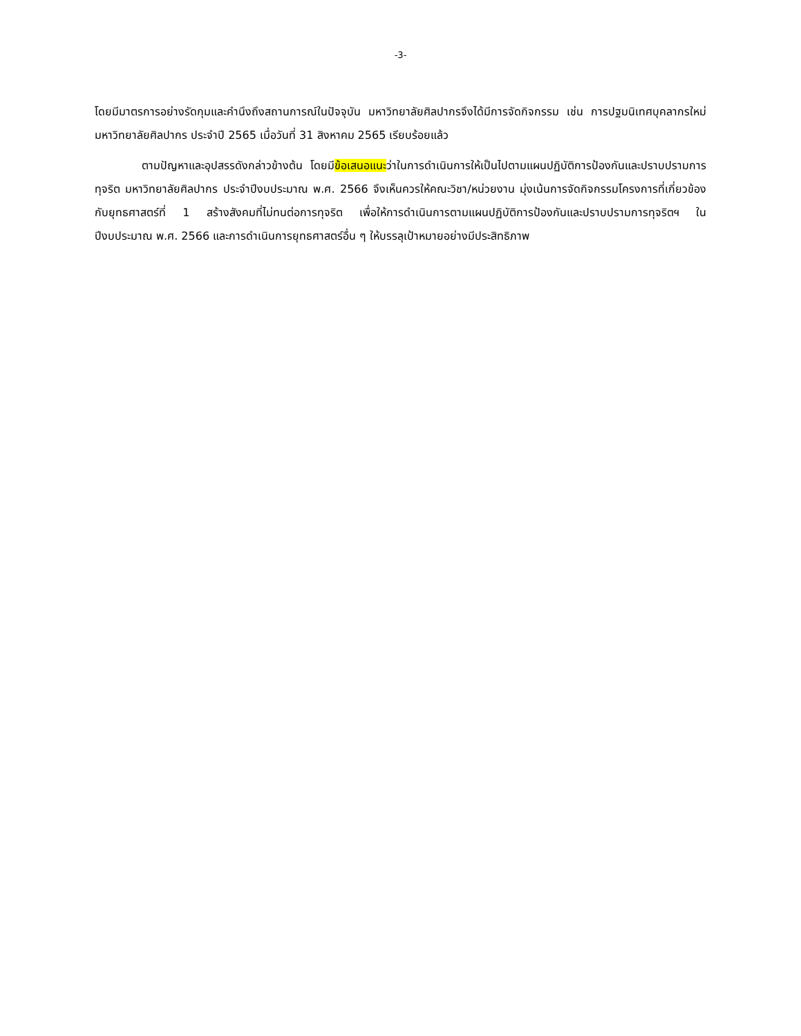-3-
โดยมีมาตรการอย่างรัดกุมและคำนึงถึงสถานการณ์ในปัจจุบัน มหาวิทยาลัยศิลปากรจึงได้มีการจัดกิจกรรม เช่น การปฐมนิเทศบุคลากรใหม่ มหาวิทยาลัยศิลปากร ประจำปี 2565 เมื่อวันที่ 31 สิงหาคม 2565 เรียบร้อยแล้ว
ตามปัญหาและอุปสรรดังกล่าวข้างต้น โดยมีข้อเสนอแนะว่าในการดำเนินการให้เป็นไปตามแผนปฏิบัติการป้องกันและปราบปรามการทุจริต มหาวิทยาลัยศิลปากร ประจำปีงบประมาณ พ.ศ. 2566 จึงเห็นควรให้คณะวิชา/หน่วยงาน มุ่งเน้นการจัดกิจกรรมโครงการที่เกี่ยวข้องกับยุทธศาสตร์ที่ 1 สร้างสังคมที่ไม่ทนต่อการทุจริต เพื่อให้การดำเนินการตามแผนปฏิบัติการป้องกันและปราบปรามการทุจริตฯ ในปีงบประมาณ พ.ศ. 2566 และการดำเนินการยุทธศาสตร์อื่น ๆ ให้บรรลุเป้าหมายอย่างมีประสิทธิภาพ